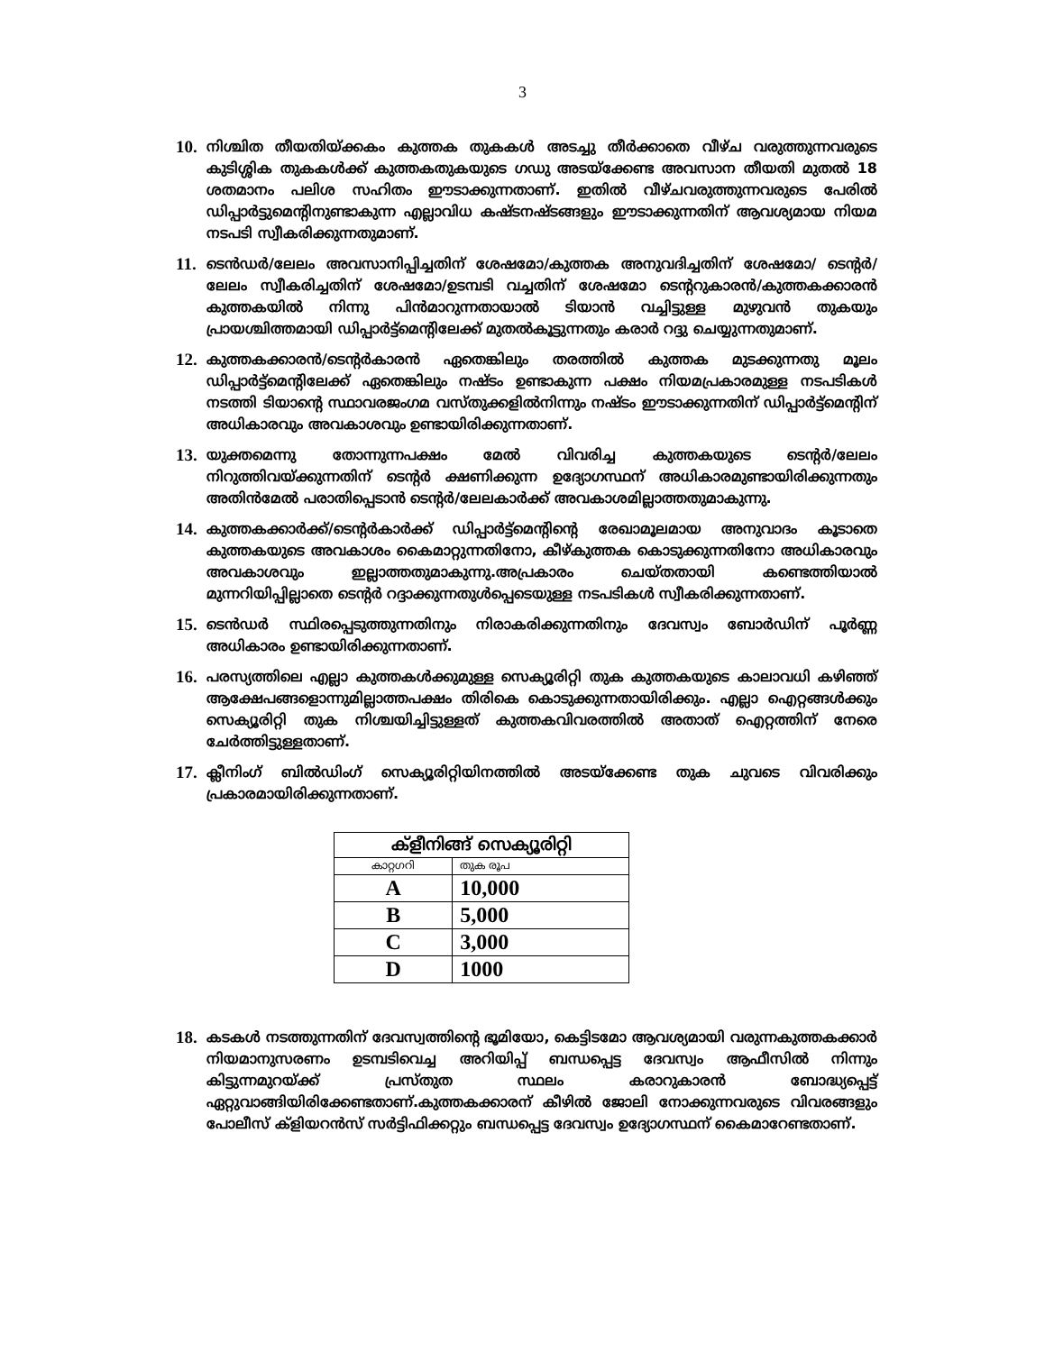3
10. നിശ്ചിത തീയതിയ്ക്കകം കുത്തക തുകകൾ അടച്ചു തീർക്കാതെ വീഴ്ച വരുത്തുന്നവരുടെ കുടിശ്ശിക തുകകൾക്ക് കുത്തകതുകയുടെ ഗഡു അടയ്ക്കേണ്ട അവസാന തീയതി മുതൽ 18 ശതമാനം പലിശ സഹിതം ഈടാക്കുന്നതാണ്. ഇതിൽ വീഴ്ചവരുത്തുന്നവരുടെ പേരിൽ ഡിപ്പാർട്ടുമെന്റിനുണ്ടാകുന്ന എല്ലാവിധ കഷ്ടനഷ്ടങ്ങളും ഈടാക്കുന്നതിന് ആവശ്യമായ നിയമ നടപടി സ്വീകരിക്കുന്നതുമാണ്.
11. ടെൻഡർ/ലേലം അവസാനിപ്പിച്ചതിന് ശേഷമോ/കുത്തക അനുവദിച്ചതിന് ശേഷമോ/ ടെന്റർ/ലേലം സ്വീകരിച്ചതിന് ശേഷമോ/ഉടമ്പടി വച്ചതിന് ശേഷമോ ടെന്ററുകാരൻ/കുത്തകക്കാരൻ കുത്തകയിൽ നിന്നു പിൻമാറുന്നതായാൽ ടിയാൻ വച്ചിട്ടുള്ള മുഴുവൻ തുകയും പ്രായശ്ചിത്തമായി ഡിപ്പാർട്ട്മെന്റിലേക്ക് മുതൽകൂട്ടുന്നതും കരാർ റദ്ദു ചെയ്യുന്നതുമാണ്.
12. കുത്തകക്കാരൻ/ടെന്റർകാരൻ ഏതെങ്കിലും തരത്തിൽ കുത്തക മുടക്കുന്നതു മൂലം ഡിപ്പാർട്ട്മെന്റിലേക്ക് ഏതെങ്കിലും നഷ്ടം ഉണ്ടാകുന്ന പക്ഷം നിയമപ്രകാരമുള്ള നടപടികൾ നടത്തി ടിയാന്റെ സ്ഥാവരജംഗമ വസ്തുക്കളിൽനിന്നും നഷ്ടം ഈടാക്കുന്നതിന് ഡിപ്പാർട്ട്മെന്റിന് അധികാരവും അവകാശവും ഉണ്ടായിരിക്കുന്നതാണ്.
13. യുക്തമെന്നു തോന്നുന്നപക്ഷം മേൽ വിവരിച്ച കുത്തകയുടെ ടെന്റർ/ലേലം നിറുത്തിവയ്ക്കുന്നതിന് ടെന്റർ ക്ഷണിക്കുന്ന ഉദ്യോഗസ്ഥന് അധികാരമുണ്ടായിരിക്കുന്നതും അതിൻമേൽ പരാതിപ്പെടാൻ ടെന്റർ/ലേലകാർക്ക് അവകാശമില്ലാത്തതുമാകുന്നു.
14. കുത്തകക്കാർക്ക്/ടെന്റർകാർക്ക് ഡിപ്പാർട്ട്മെന്റിന്റെ രേഖാമൂലമായ അനുവാദം കൂടാതെ കുത്തകയുടെ അവകാശം കൈമാറ്റുന്നതിനോ, കീഴ്കുത്തക കൊടുക്കുന്നതിനോ അധികാരവും അവകാശവും ഇല്ലാത്തതുമാകുന്നു.അപ്രകാരം ചെയ്തതായി കണ്ടെത്തിയാൽ മുന്നറിയിപ്പില്ലാതെ ടെന്റർ റദ്ദാക്കുന്നതുൾപ്പെടെയുള്ള നടപടികൾ സ്വീകരിക്കുന്നതാണ്.
15. ടെൻഡർ സ്ഥിരപ്പെടുത്തുന്നതിനും നിരാകരിക്കുന്നതിനും ദേവസ്വം ബോർഡിന് പൂർണ്ണ അധികാരം ഉണ്ടായിരിക്കുന്നതാണ്.
16. പരസ്യത്തിലെ എല്ലാ കുത്തകൾക്കുമുള്ള സെക്യൂരിറ്റി തുക കുത്തകയുടെ കാലാവധി കഴിഞ്ഞ് ആക്ഷേപങ്ങളൊന്നുമില്ലാത്തപക്ഷം തിരികെ കൊടുക്കുന്നതായിരിക്കും. എല്ലാ ഐറ്റങ്ങൾക്കും സെക്യൂരിറ്റി തുക നിശ്ചയിച്ചിട്ടുള്ളത് കുത്തകവിവരത്തിൽ അതാത് ഐറ്റത്തിന് നേരെ ചേർത്തിട്ടുള്ളതാണ്.
17. ക്ലീനിംഗ് ബിൽഡിംഗ് സെക്യൂരിറ്റിയിനത്തിൽ അടയ്ക്കേണ്ട തുക ചുവടെ വിവരിക്കും പ്രകാരമായിരിക്കുന്നതാണ്.
| ക്ളീനിങ്ങ് സെക്യൂരിറ്റി | |
| --- | --- |
| കാറ്റഗറി | തുക രൂപ |
| A | 10,000 |
| B | 5,000 |
| C | 3,000 |
| D | 1000 |
18. കടകൾ നടത്തുന്നതിന് ദേവസ്വത്തിന്റെ ഭൂമിയോ, കെട്ടിടമോ ആവശ്യമായി വരുന്നകുത്തകക്കാർ നിയമാനുസരണം ഉടമ്പടിവെച്ച അറിയിപ്പ് ബന്ധപ്പെട്ട ദേവസ്വം ആഫീസിൽ നിന്നും കിട്ടുന്നമുറയ്ക്ക് പ്രസ്തുത സ്ഥലം കരാറുകാരൻ ബോദ്ധ്യപ്പെട്ട് ഏറ്റുവാങ്ങിയിരിക്കേണ്ടതാണ്.കുത്തകക്കാരന് കീഴിൽ ജോലി നോക്കുന്നവരുടെ വിവരങ്ങളും പോലീസ് ക്ളിയറൻസ് സർട്ടിഫിക്കറ്റും ബന്ധപ്പെട്ട ദേവസ്വം ഉദ്യോഗസ്ഥന് കൈമാറേണ്ടതാണ്.